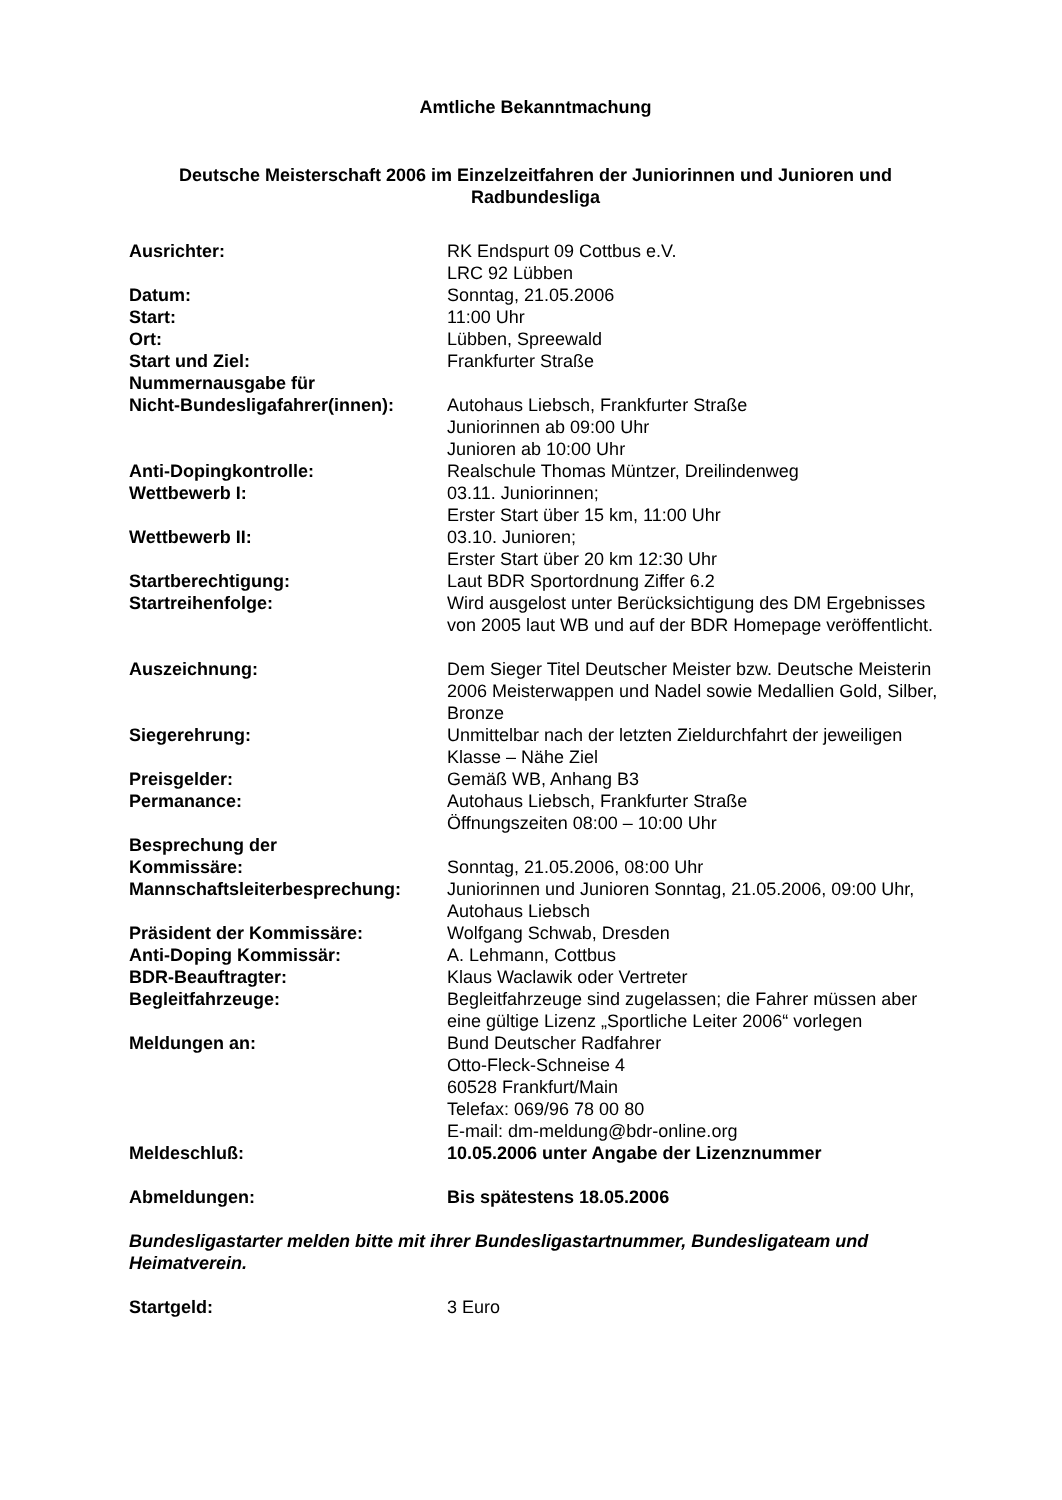Amtliche Bekanntmachung
Deutsche Meisterschaft 2006 im Einzelzeitfahren der Juniorinnen und Junioren und Radbundesliga
Ausrichter: RK Endspurt 09 Cottbus e.V.
LRC 92 Lübben
Datum: Sonntag, 21.05.2006
Start: 11:00 Uhr
Ort: Lübben, Spreewald
Start und Ziel: Frankfurter Straße
Nummernausgabe für
Nicht-Bundesligafahrer(innen):
Autohaus Liebsch, Frankfurter Straße
Juniorinnen ab 09:00 Uhr
Junioren ab 10:00 Uhr
Anti-Dopingkontrolle: Realschule Thomas Müntzer, Dreilindenweg
Wettbewerb I: 03.11. Juniorinnen;
Erster Start über 15 km, 11:00 Uhr
Wettbewerb II: 03.10. Junioren;
Erster Start über 20 km 12:30 Uhr
Startberechtigung: Laut BDR Sportordnung Ziffer 6.2
Startreihenfolge: Wird ausgelost unter Berücksichtigung des DM Ergebnisses von 2005 laut WB und auf der BDR Homepage veröffentlicht.
Auszeichnung: Dem Sieger Titel Deutscher Meister bzw. Deutsche Meisterin 2006 Meisterwappen und Nadel sowie Medallien Gold, Silber, Bronze
Siegerehrung: Unmittelbar nach der letzten Zieldurchfahrt der jeweiligen Klasse – Nähe Ziel
Preisgelder: Gemäß WB, Anhang B3
Permanance: Autohaus Liebsch, Frankfurter Straße
Öffnungszeiten 08:00 – 10:00 Uhr
Besprechung der
Kommissäre:
Sonntag, 21.05.2006, 08:00 Uhr
Mannschaftsleiterbesprechung: Juniorinnen und Junioren Sonntag, 21.05.2006, 09:00 Uhr, Autohaus Liebsch
Präsident der Kommissäre: Wolfgang Schwab, Dresden
Anti-Doping Kommissär: A. Lehmann, Cottbus
BDR-Beauftragter: Klaus Waclawik oder Vertreter
Begleitfahrzeuge: Begleitfahrzeuge sind zugelassen; die Fahrer müssen aber eine gültige Lizenz „Sportliche Leiter 2006“ vorlegen
Meldungen an: Bund Deutscher Radfahrer
Otto-Fleck-Schneise 4
60528 Frankfurt/Main
Telefax: 069/96 78 00 80
E-mail: dm-meldung@bdr-online.org
Meldeschluß: 10.05.2006 unter Angabe der Lizenznummer
Abmeldungen: Bis spätestens 18.05.2006
Bundesligastarter melden bitte mit ihrer Bundesligastartnummer, Bundesligateam und Heimatverein.
Startgeld: 3 Euro